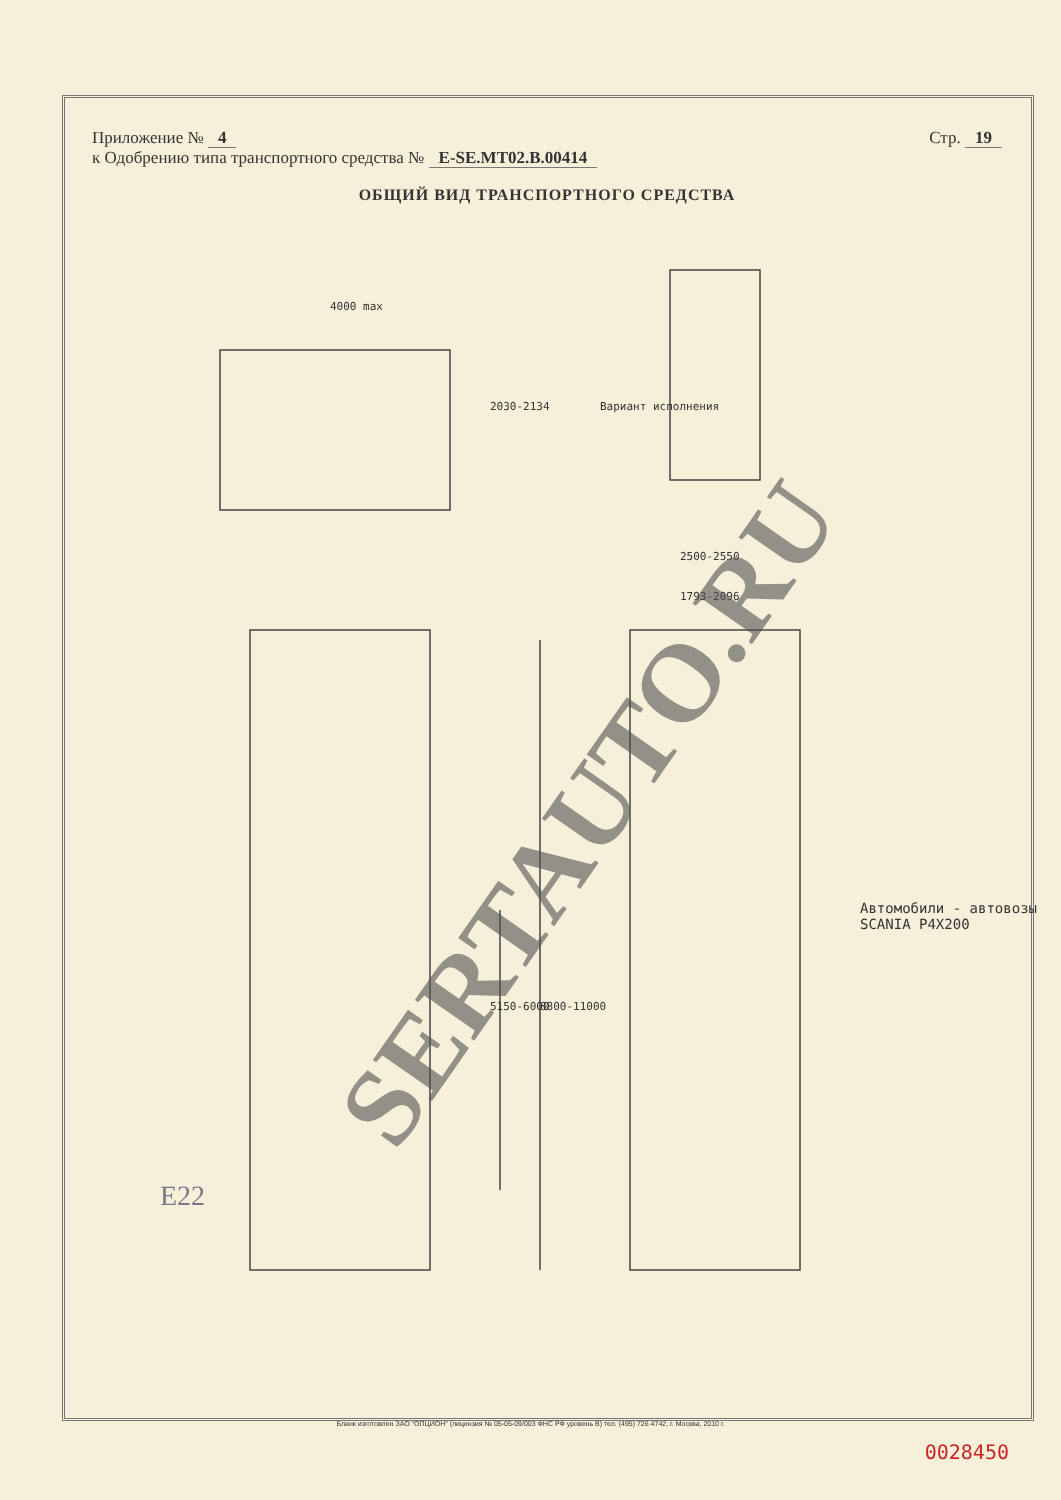Приложение № 4 Стр. 19
к Одобрению типа транспортного средства № E-SE.MT02.B.00414
ОБЩИЙ ВИД ТРАНСПОРТНОГО СРЕДСТВА
4000 max
2030-2134 Вариант исполнения
2500-2550
1793-2096
5150-6000 8800-11000
Автомобили - автовозы SCANIA P4X200
E22
SERTAUTO.RU
Бланк изготовлен ЗАО "ОПЦИОН" (лицензия № 05-05-09/003 ФНС РФ уровень В) тел. (495) 726 4742, г. Москва, 2010 г.
0028450